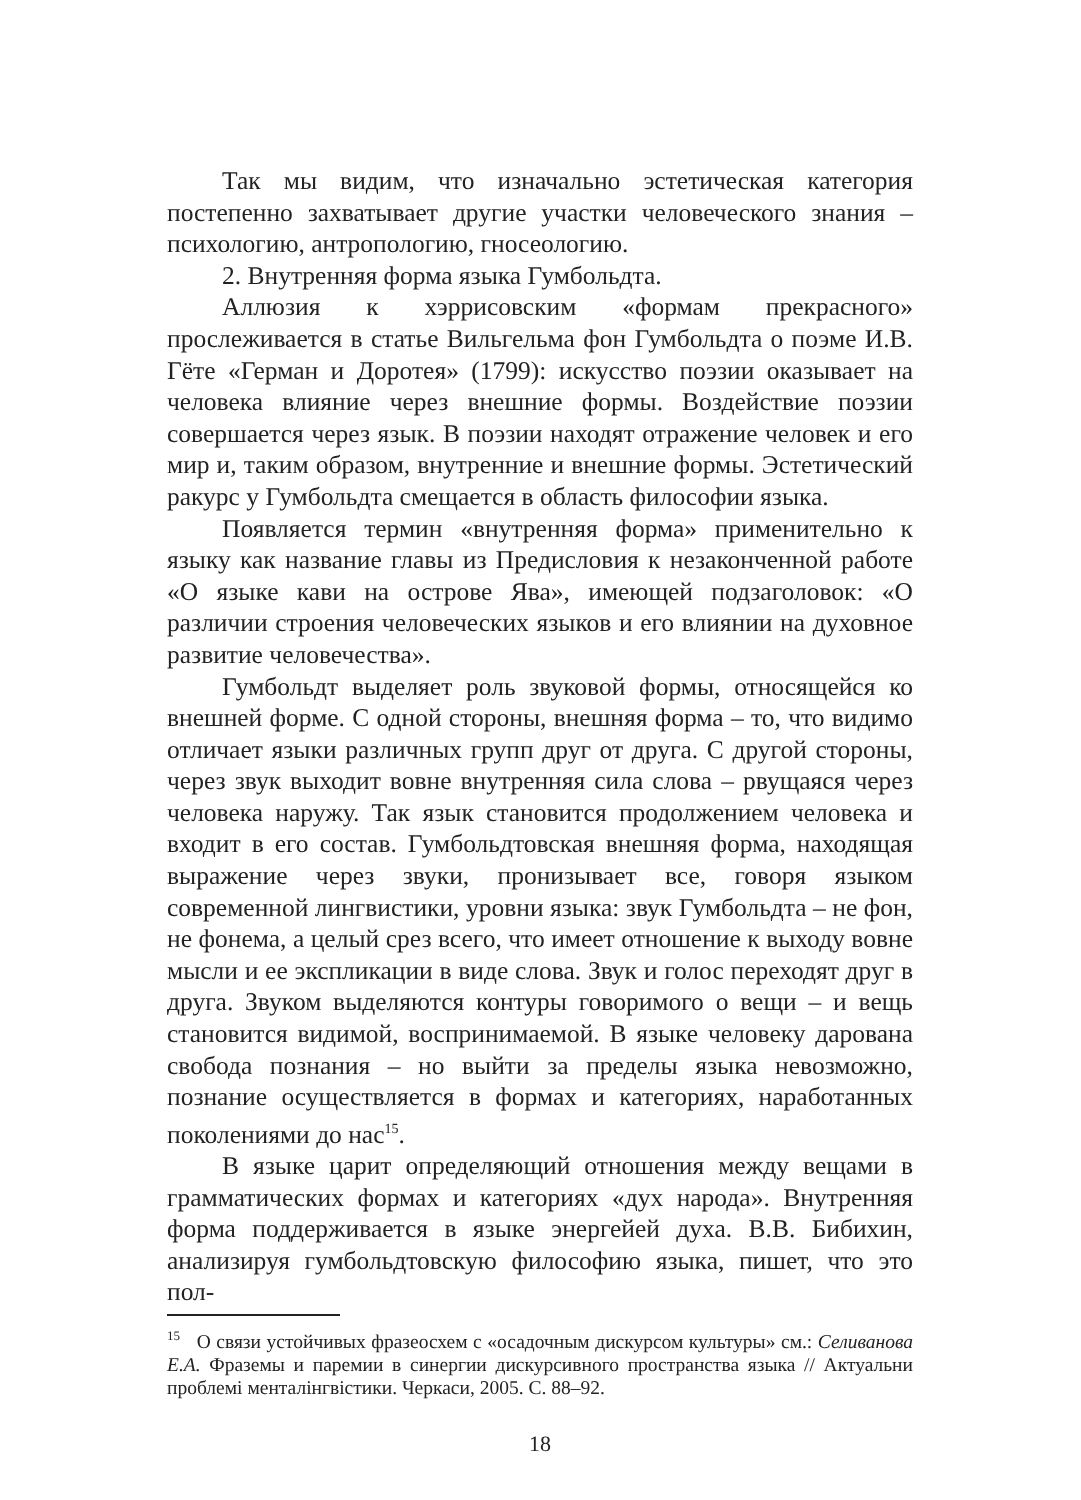Так мы видим, что изначально эстетическая категория постепенно захватывает другие участки человеческого знания – психологию, антропологию, гносеологию.
2. Внутренняя форма языка Гумбольдта.
Аллюзия к хэррисовским «формам прекрасного» прослеживается в статье Вильгельма фон Гумбольдта о поэме И.В. Гёте «Герман и Доротея» (1799): искусство поэзии оказывает на человека влияние через внешние формы. Воздействие поэзии совершается через язык. В поэзии находят отражение человек и его мир и, таким образом, внутренние и внешние формы. Эстетический ракурс у Гумбольдта смещается в область философии языка.
Появляется термин «внутренняя форма» применительно к языку как название главы из Предисловия к незаконченной работе «О языке кави на острове Ява», имеющей подзаголовок: «О различии строения человеческих языков и его влиянии на духовное развитие человечества».
Гумбольдт выделяет роль звуковой формы, относящейся ко внешней форме. С одной стороны, внешняя форма – то, что видимо отличает языки различных групп друг от друга. С другой стороны, через звук выходит вовне внутренняя сила слова – рвущаяся через человека наружу. Так язык становится продолжением человека и входит в его состав. Гумбольдтовская внешняя форма, находящая выражение через звуки, пронизывает все, говоря языком современной лингвистики, уровни языка: звук Гумбольдта – не фон, не фонема, а целый срез всего, что имеет отношение к выходу вовне мысли и ее экспликации в виде слова. Звук и голос переходят друг в друга. Звуком выделяются контуры говоримого о вещи – и вещь становится видимой, воспринимаемой. В языке человеку дарована свобода познания – но выйти за пределы языка невозможно, познание осуществляется в формах и категориях, наработанных поколениями до нас<sup>15</sup>.
В языке царит определяющий отношения между вещами в грамматических формах и категориях «дух народа». Внутренняя форма поддерживается в языке энергейей духа. В.В. Бибихин, анализируя гумбольдтовскую философию языка, пишет, что это пол-
<sup>15</sup> О связи устойчивых фразеосхем с «осадочным дискурсом культуры» см.: Селиванова Е.А. Фраземы и паремии в синергии дискурсивного пространства языка // Актуальни проблемі менталінгвістики. Черкаси, 2005. С. 88–92.
18